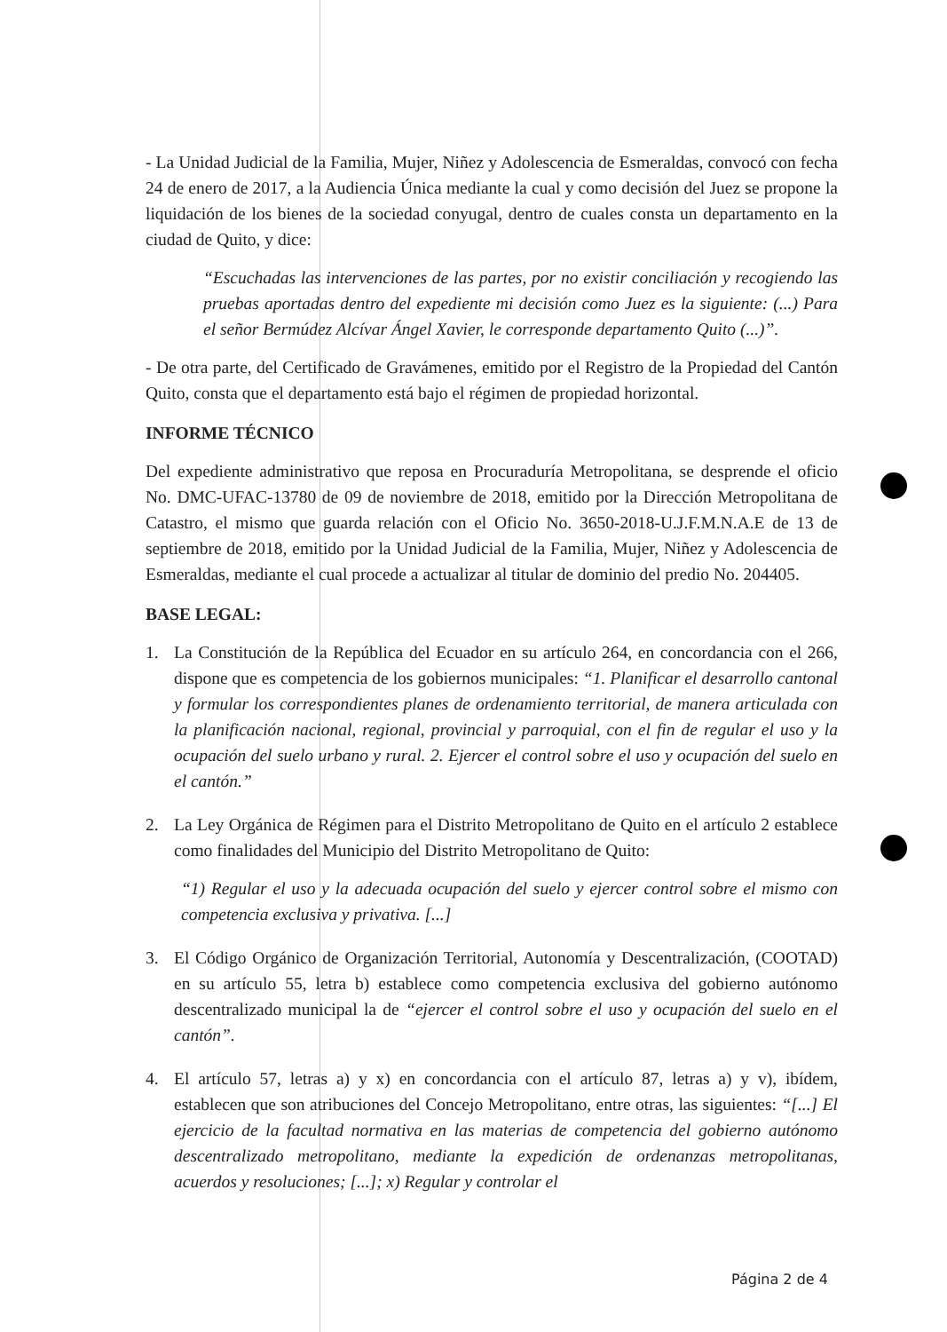- La Unidad Judicial de la Familia, Mujer, Niñez y Adolescencia de Esmeraldas, convocó con fecha 24 de enero de 2017, a la Audiencia Única mediante la cual y como decisión del Juez se propone la liquidación de los bienes de la sociedad conyugal, dentro de cuales consta un departamento en la ciudad de Quito, y dice:
“Escuchadas las intervenciones de las partes, por no existir conciliación y recogiendo las pruebas aportadas dentro del expediente mi decisión como Juez es la siguiente: (...) Para el señor Bermúdez Alcívar Ángel Xavier, le corresponde departamento Quito (...)”.
- De otra parte, del Certificado de Gravámenes, emitido por el Registro de la Propiedad del Cantón Quito, consta que el departamento está bajo el régimen de propiedad horizontal.
INFORME TÉCNICO
Del expediente administrativo que reposa en Procuraduría Metropolitana, se desprende el oficio No. DMC-UFAC-13780 de 09 de noviembre de 2018, emitido por la Dirección Metropolitana de Catastro, el mismo que guarda relación con el Oficio No. 3650-2018-U.J.F.M.N.A.E de 13 de septiembre de 2018, emitido por la Unidad Judicial de la Familia, Mujer, Niñez y Adolescencia de Esmeraldas, mediante el cual procede a actualizar al titular de dominio del predio No. 204405.
BASE LEGAL:
1. La Constitución de la República del Ecuador en su artículo 264, en concordancia con el 266, dispone que es competencia de los gobiernos municipales: “1. Planificar el desarrollo cantonal y formular los correspondientes planes de ordenamiento territorial, de manera articulada con la planificación nacional, regional, provincial y parroquial, con el fin de regular el uso y la ocupación del suelo urbano y rural. 2. Ejercer el control sobre el uso y ocupación del suelo en el cantón.”
2. La Ley Orgánica de Régimen para el Distrito Metropolitano de Quito en el artículo 2 establece como finalidades del Municipio del Distrito Metropolitano de Quito:
“1) Regular el uso y la adecuada ocupación del suelo y ejercer control sobre el mismo con competencia exclusiva y privativa. [...]
3. El Código Orgánico de Organización Territorial, Autonomía y Descentralización, (COOTAD) en su artículo 55, letra b) establece como competencia exclusiva del gobierno autónomo descentralizado municipal la de “ejercer el control sobre el uso y ocupación del suelo en el cantón”.
4. El artículo 57, letras a) y x) en concordancia con el artículo 87, letras a) y v), ibídem, establecen que son atribuciones del Concejo Metropolitano, entre otras, las siguientes: “[...] El ejercicio de la facultad normativa en las materias de competencia del gobierno autónomo descentralizado metropolitano, mediante la expedición de ordenanzas metropolitanas, acuerdos y resoluciones; [...]; x) Regular y controlar el
Página 2 de 4